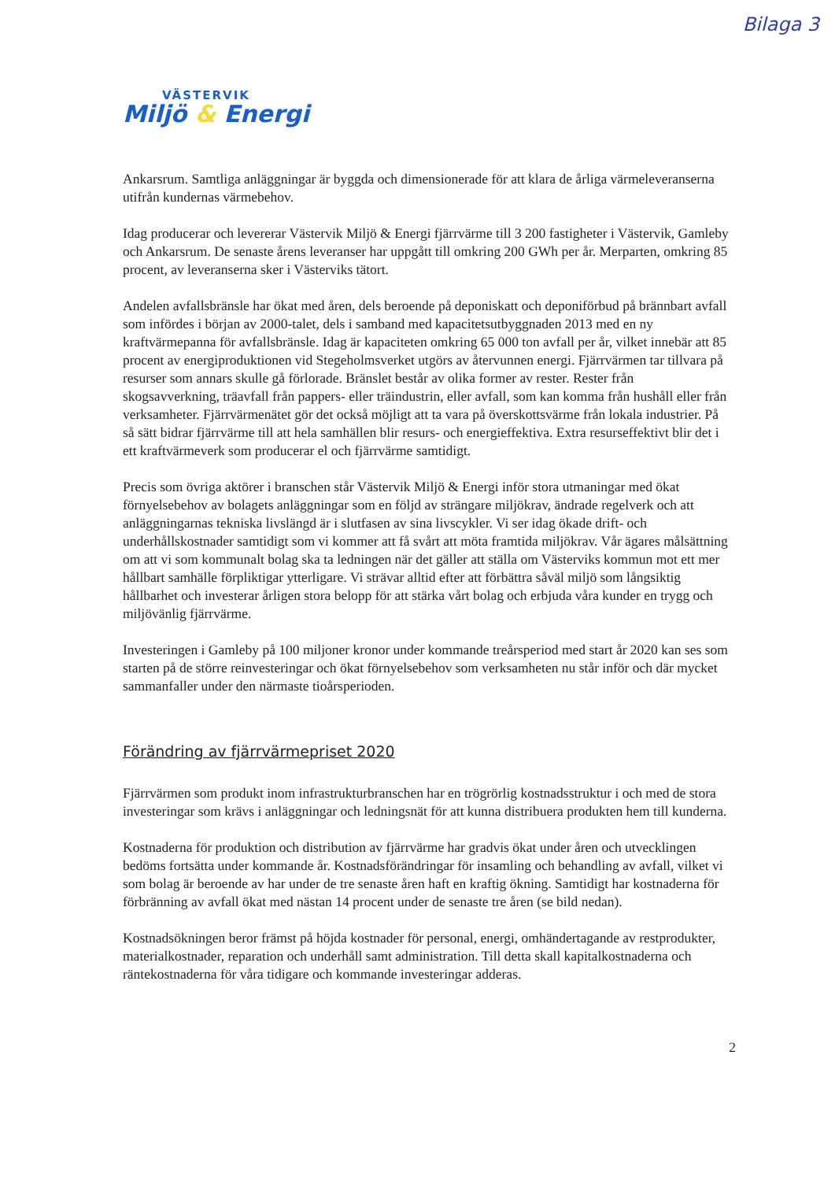Bilaga 3
VÄSTERVIK
Miljö & Energi
Ankarsrum. Samtliga anläggningar är byggda och dimensionerade för att klara de årliga värmeleveranserna utifrån kundernas värmebehov.
Idag producerar och levererar Västervik Miljö & Energi fjärrvärme till 3 200 fastigheter i Västervik, Gamleby och Ankarsrum. De senaste årens leveranser har uppgått till omkring 200 GWh per år. Merparten, omkring 85 procent, av leveranserna sker i Västerviks tätort.
Andelen avfallsbränsle har ökat med åren, dels beroende på deponiskatt och deponiförbud på brännbart avfall som infördes i början av 2000-talet, dels i samband med kapacitetsutbyggnaden 2013 med en ny kraftvärmepanna för avfallsbränsle. Idag är kapaciteten omkring 65 000 ton avfall per år, vilket innebär att 85 procent av energiproduktionen vid Stegeholmsverket utgörs av återvunnen energi. Fjärrvärmen tar tillvara på resurser som annars skulle gå förlorade. Bränslet består av olika former av rester. Rester från skogsavverkning, träavfall från pappers- eller träindustrin, eller avfall, som kan komma från hushåll eller från verksamheter. Fjärrvärmenätet gör det också möjligt att ta vara på överskottsvärme från lokala industrier. På så sätt bidrar fjärrvärme till att hela samhällen blir resurs- och energieffektiva. Extra resurseffektivt blir det i ett kraftvärmeverk som producerar el och fjärrvärme samtidigt.
Precis som övriga aktörer i branschen står Västervik Miljö & Energi inför stora utmaningar med ökat förnyelsebehov av bolagets anläggningar som en följd av strängare miljökrav, ändrade regelverk och att anläggningarnas tekniska livslängd är i slutfasen av sina livscykler. Vi ser idag ökade drift- och underhållskostnader samtidigt som vi kommer att få svårt att möta framtida miljökrav. Vår ägares målsättning om att vi som kommunalt bolag ska ta ledningen när det gäller att ställa om Västerviks kommun mot ett mer hållbart samhälle förpliktigar ytterligare. Vi strävar alltid efter att förbättra såväl miljö som långsiktig hållbarhet och investerar årligen stora belopp för att stärka vårt bolag och erbjuda våra kunder en trygg och miljövänlig fjärrvärme.
Investeringen i Gamleby på 100 miljoner kronor under kommande treårsperiod med start år 2020 kan ses som starten på de större reinvesteringar och ökat förnyelsebehov som verksamheten nu står inför och där mycket sammanfaller under den närmaste tioårsperioden.
Förändring av fjärrvärmepriset 2020
Fjärrvärmen som produkt inom infrastrukturbranschen har en trögrörlig kostnadsstruktur i och med de stora investeringar som krävs i anläggningar och ledningsnät för att kunna distribuera produkten hem till kunderna.
Kostnaderna för produktion och distribution av fjärrvärme har gradvis ökat under åren och utvecklingen bedöms fortsätta under kommande år. Kostnadsförändringar för insamling och behandling av avfall, vilket vi som bolag är beroende av har under de tre senaste åren haft en kraftig ökning. Samtidigt har kostnaderna för förbränning av avfall ökat med nästan 14 procent under de senaste tre åren (se bild nedan).
Kostnadsökningen beror främst på höjda kostnader för personal, energi, omhändertagande av restprodukter, materialkostnader, reparation och underhåll samt administration. Till detta skall kapitalkostnaderna och räntekostnaderna för våra tidigare och kommande investeringar adderas.
2